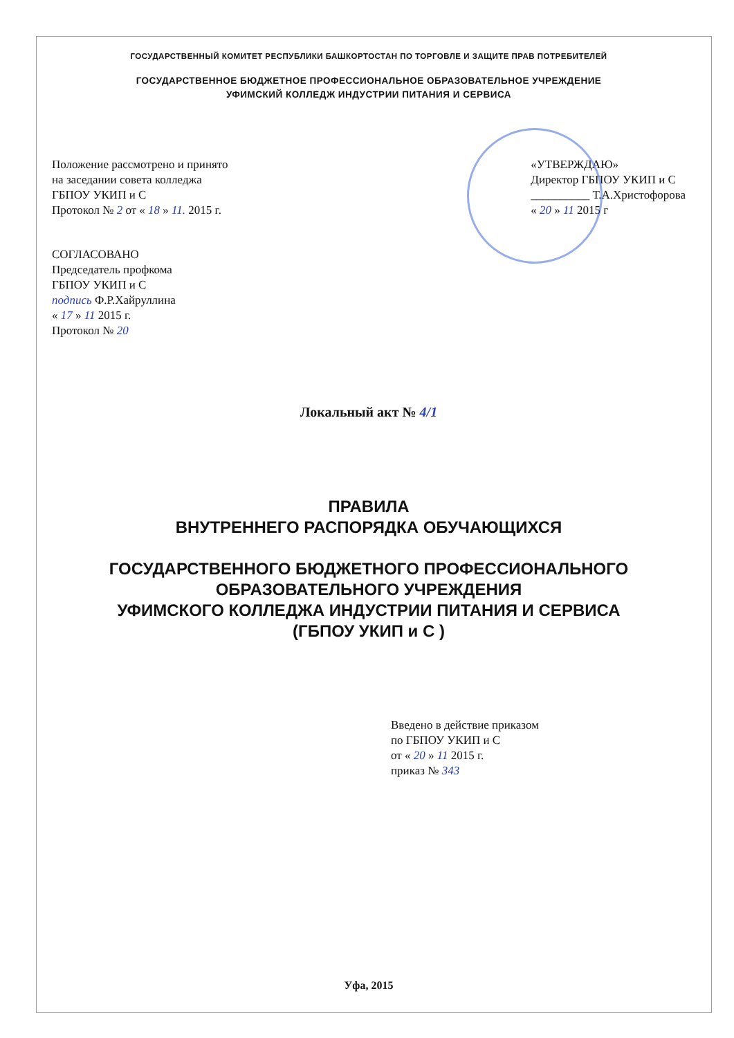ГОСУДАРСТВЕННЫЙ КОМИТЕТ РЕСПУБЛИКИ БАШКОРТОСТАН ПО ТОРГОВЛЕ И ЗАЩИТЕ ПРАВ ПОТРЕБИТЕЛЕЙ
ГОСУДАРСТВЕННОЕ БЮДЖЕТНОЕ ПРОФЕССИОНАЛЬНОЕ ОБРАЗОВАТЕЛЬНОЕ УЧРЕЖДЕНИЕ
УФИМСКИЙ КОЛЛЕДЖ ИНДУСТРИИ ПИТАНИЯ И СЕРВИСА
Положение рассмотрено и принято
на заседании совета колледжа
ГБПОУ УКИП и С
Протокол № 2 от « 18 » 11. 2015 г.
«УТВЕРЖДАЮ»
Директор ГБПОУ УКИП и С
__________ Т.А.Христофорова
« 20 » 11 2015 г
СОГЛАСОВАНО
Председатель профкома
ГБПОУ УКИП и С
подпись Ф.Р.Хайруллина
« 17 » 11 2015 г.
Протокол № 20
Локальный акт № 4/1
ПРАВИЛА
ВНУТРЕННЕГО РАСПОРЯДКА ОБУЧАЮЩИХСЯ
ГОСУДАРСТВЕННОГО БЮДЖЕТНОГО ПРОФЕССИОНАЛЬНОГО
ОБРАЗОВАТЕЛЬНОГО УЧРЕЖДЕНИЯ
УФИМСКОГО КОЛЛЕДЖА ИНДУСТРИИ ПИТАНИЯ И СЕРВИСА
(ГБПОУ УКИП и С )
Введено в действие приказом
по ГБПОУ УКИП и С
от « 20 » 11 2015 г.
приказ № 343
Уфа, 2015